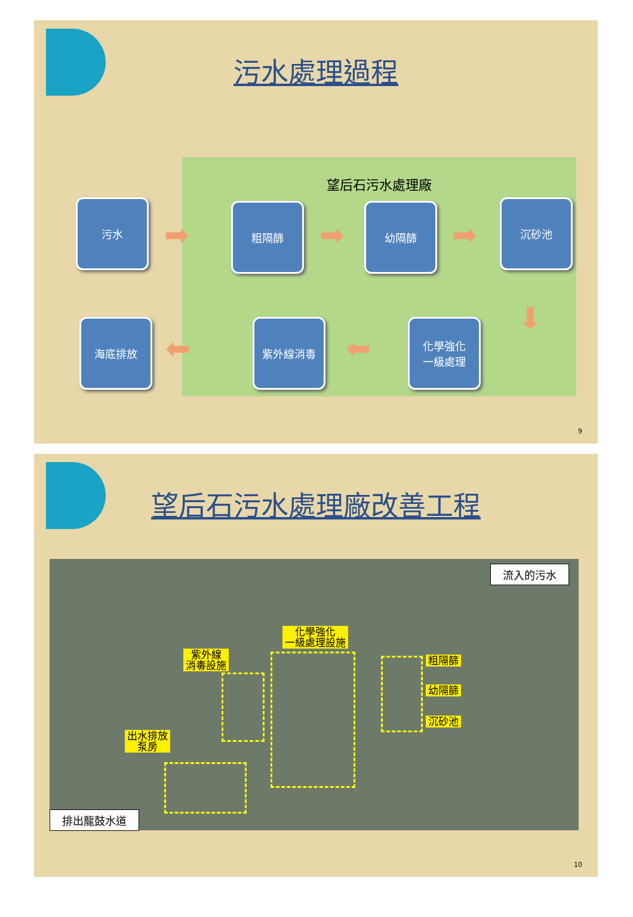污水處理過程
望后石污水處理廠
污水
➡
粗隔篩
➡
幼隔篩
➡
沉砂池
⬇
海底排放
⬅
紫外線消毒
⬅
化學強化
一級處理
9
望后石污水處理廠改善工程
流入的污水
化學強化
一級處理設施
紫外線
消毒設施
粗隔篩
幼隔篩
沉砂池
出水排放
泵房
排出龍鼓水道
10